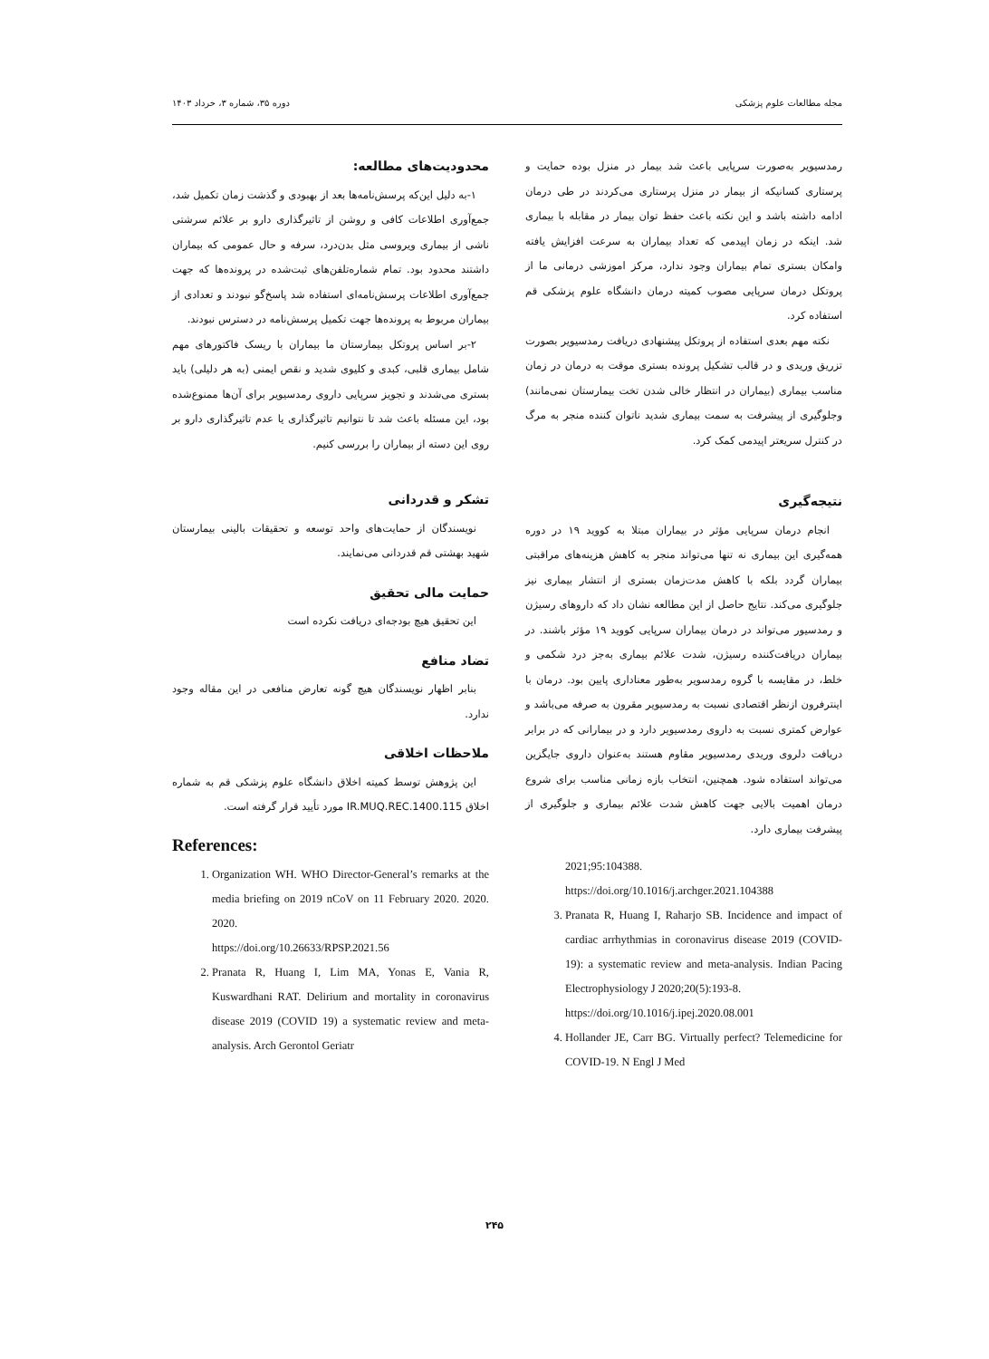مجله مطالعات علوم پزشکی دوره ۳۵، شماره ۳، خرداد ۱۴۰۳
رمدسیویر به‌صورت سرپایی باعث شد بیمار در منزل بوده حمایت و پرستاری کسانیکه از بیمار در منزل پرستاری می‌کردند در طی درمان ادامه داشته باشد و این نکته باعث حفظ توان بیمار در مقابله با بیماری شد. اینکه در زمان اپیدمی که تعداد بیماران به سرعت افزایش یافته وامکان بستری تمام بیماران وجود ندارد، مرکز اموزشی درمانی ما از پروتکل درمان سرپایی مصوب کمیته درمان دانشگاه علوم پزشکی قم استفاده کرد.
نکته مهم بعدی استفاده از پروتکل پیشنهادی دریافت رمدسیویر بصورت تزریق وریدی و در قالب تشکیل پرونده بستری موقت به درمان در زمان مناسب بیماری (بیماران در انتظار خالی شدن تخت بیمارستان نمی‌مانند) وجلوگیری از پیشرفت به سمت بیماری شدید ناتوان کننده منجر به مرگ در کنترل سریعتر اپیدمی کمک کرد.
نتیجه‌گیری
انجام درمان سرپایی مؤثر در بیماران مبتلا به کووید ۱۹ در دوره همه‌گیری این بیماری نه تنها می‌تواند منجر به کاهش هزینه‌های مراقبتی بیماران گردد بلکه با کاهش مدت‌زمان بستری از انتشار بیماری نیز جلوگیری می‌کند. نتایج حاصل از این مطالعه نشان داد که داروهای رسیژن و رمدسیور می‌تواند در درمان بیماران سرپایی کووید ۱۹ مؤثر باشند. در بیماران دریافت‌کننده رسیژن، شدت علائم بیماری به‌جز درد شکمی و خلط، در مقایسه با گروه رمدسویر به‌طور معناداری پایین بود. درمان با اینترفرون ازنظر اقتصادی نسبت به رمدسیویر مقرون به صرفه می‌باشد و عوارض کمتری نسبت به داروی رمدسیویر دارد و در بیمارانی که در برابر دریافت دلروی وریدی رمدسیویر مقاوم هستند به‌عنوان داروی جایگزین می‌تواند استفاده شود. همچنین، انتخاب بازه زمانی مناسب برای شروع درمان اهمیت بالایی جهت کاهش شدت علائم بیماری و جلوگیری از پیشرفت بیماری دارد.
2021;95:104388.
https://doi.org/10.1016/j.archger.2021.104388
3. Pranata R, Huang I, Raharjo SB. Incidence and impact of cardiac arrhythmias in coronavirus disease 2019 (COVID-19): a systematic review and meta-analysis. Indian Pacing Electrophysiology J 2020;20(5):193-8.
https://doi.org/10.1016/j.ipej.2020.08.001
4. Hollander JE, Carr BG. Virtually perfect? Telemedicine for COVID-19. N Engl J Med
محدودیت‌های مطالعه:
۱-به دلیل این‌که پرسش‌نامه‌ها بعد از بهبودی و گذشت زمان تکمیل شد، جمع‌آوری اطلاعات کافی و روشن از تاثیرگذاری دارو بر علائم سرشتی ناشی از بیماری ویروسی مثل بدن‌درد، سرفه و حال عمومی که بیماران داشتند محدود بود. تمام شماره‌تلفن‌های ثبت‌شده در پرونده‌ها که جهت جمع‌آوری اطلاعات پرسش‌نامه‌ای استفاده شد پاسخ‌گو نبودند و تعدادی از بیماران مربوط به پرونده‌ها جهت تکمیل پرسش‌نامه در دسترس نبودند.
۲-بر اساس پروتکل بیمارستان ما بیماران با ریسک فاکتورهای مهم شامل بیماری قلبی، کبدی و کلیوی شدید و نقص ایمنی (به هر دلیلی) باید بستری می‌شدند و تجویز سرپایی داروی رمدسیویر برای آن‌ها ممنوع‌شده بود، این مسئله باعث شد تا نتوانیم تاثیرگذاری یا عدم تاثیرگذاری دارو بر روی این دسته از بیماران را بررسی کنیم.
تشکر و قدردانی
نویسندگان از حمایت‌های واحد توسعه و تحقیقات بالینی بیمارستان شهید بهشتی قم قدردانی می‌نمایند.
حمایت مالی تحقیق
این تحقیق هیچ بودجه‌ای دریافت نکرده است
تضاد منافع
بنابر اظهار نویسندگان هیچ گونه تعارض منافعی در این مقاله وجود ندارد.
ملاحظات اخلاقی
این پژوهش توسط کمیته اخلاق دانشگاه علوم پزشکی قم به شماره اخلاق IR.MUQ.REC.1400.115 مورد تأیید قرار گرفته است.
References:
1. Organization WH. WHO Director-General’s remarks at the media briefing on 2019 nCoV on 11 February 2020. 2020. 2020.
https://doi.org/10.26633/RPSP.2021.56
2. Pranata R, Huang I, Lim MA, Yonas E, Vania R, Kuswardhani RAT. Delirium and mortality in coronavirus disease 2019 (COVID 19) a systematic review and meta-analysis. Arch Gerontol Geriatr
۲۴۵